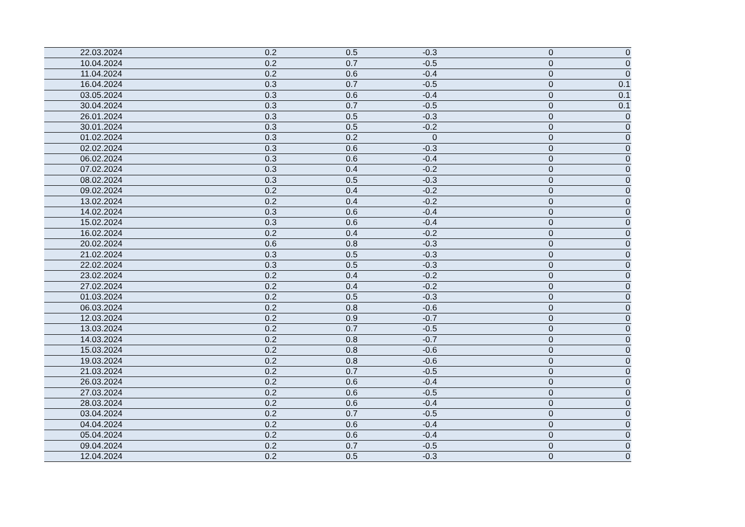| 22.03.2024 | 0.2 | 0.5 | -0.3 | 0 | 0 |
| 10.04.2024 | 0.2 | 0.7 | -0.5 | 0 | 0 |
| 11.04.2024 | 0.2 | 0.6 | -0.4 | 0 | 0 |
| 16.04.2024 | 0.3 | 0.7 | -0.5 | 0 | 0.1 |
| 03.05.2024 | 0.3 | 0.6 | -0.4 | 0 | 0.1 |
| 30.04.2024 | 0.3 | 0.7 | -0.5 | 0 | 0.1 |
| 26.01.2024 | 0.3 | 0.5 | -0.3 | 0 | 0 |
| 30.01.2024 | 0.3 | 0.5 | -0.2 | 0 | 0 |
| 01.02.2024 | 0.3 | 0.2 | 0 | 0 | 0 |
| 02.02.2024 | 0.3 | 0.6 | -0.3 | 0 | 0 |
| 06.02.2024 | 0.3 | 0.6 | -0.4 | 0 | 0 |
| 07.02.2024 | 0.3 | 0.4 | -0.2 | 0 | 0 |
| 08.02.2024 | 0.3 | 0.5 | -0.3 | 0 | 0 |
| 09.02.2024 | 0.2 | 0.4 | -0.2 | 0 | 0 |
| 13.02.2024 | 0.2 | 0.4 | -0.2 | 0 | 0 |
| 14.02.2024 | 0.3 | 0.6 | -0.4 | 0 | 0 |
| 15.02.2024 | 0.3 | 0.6 | -0.4 | 0 | 0 |
| 16.02.2024 | 0.2 | 0.4 | -0.2 | 0 | 0 |
| 20.02.2024 | 0.6 | 0.8 | -0.3 | 0 | 0 |
| 21.02.2024 | 0.3 | 0.5 | -0.3 | 0 | 0 |
| 22.02.2024 | 0.3 | 0.5 | -0.3 | 0 | 0 |
| 23.02.2024 | 0.2 | 0.4 | -0.2 | 0 | 0 |
| 27.02.2024 | 0.2 | 0.4 | -0.2 | 0 | 0 |
| 01.03.2024 | 0.2 | 0.5 | -0.3 | 0 | 0 |
| 06.03.2024 | 0.2 | 0.8 | -0.6 | 0 | 0 |
| 12.03.2024 | 0.2 | 0.9 | -0.7 | 0 | 0 |
| 13.03.2024 | 0.2 | 0.7 | -0.5 | 0 | 0 |
| 14.03.2024 | 0.2 | 0.8 | -0.7 | 0 | 0 |
| 15.03.2024 | 0.2 | 0.8 | -0.6 | 0 | 0 |
| 19.03.2024 | 0.2 | 0.8 | -0.6 | 0 | 0 |
| 21.03.2024 | 0.2 | 0.7 | -0.5 | 0 | 0 |
| 26.03.2024 | 0.2 | 0.6 | -0.4 | 0 | 0 |
| 27.03.2024 | 0.2 | 0.6 | -0.5 | 0 | 0 |
| 28.03.2024 | 0.2 | 0.6 | -0.4 | 0 | 0 |
| 03.04.2024 | 0.2 | 0.7 | -0.5 | 0 | 0 |
| 04.04.2024 | 0.2 | 0.6 | -0.4 | 0 | 0 |
| 05.04.2024 | 0.2 | 0.6 | -0.4 | 0 | 0 |
| 09.04.2024 | 0.2 | 0.7 | -0.5 | 0 | 0 |
| 12.04.2024 | 0.2 | 0.5 | -0.3 | 0 | 0 |